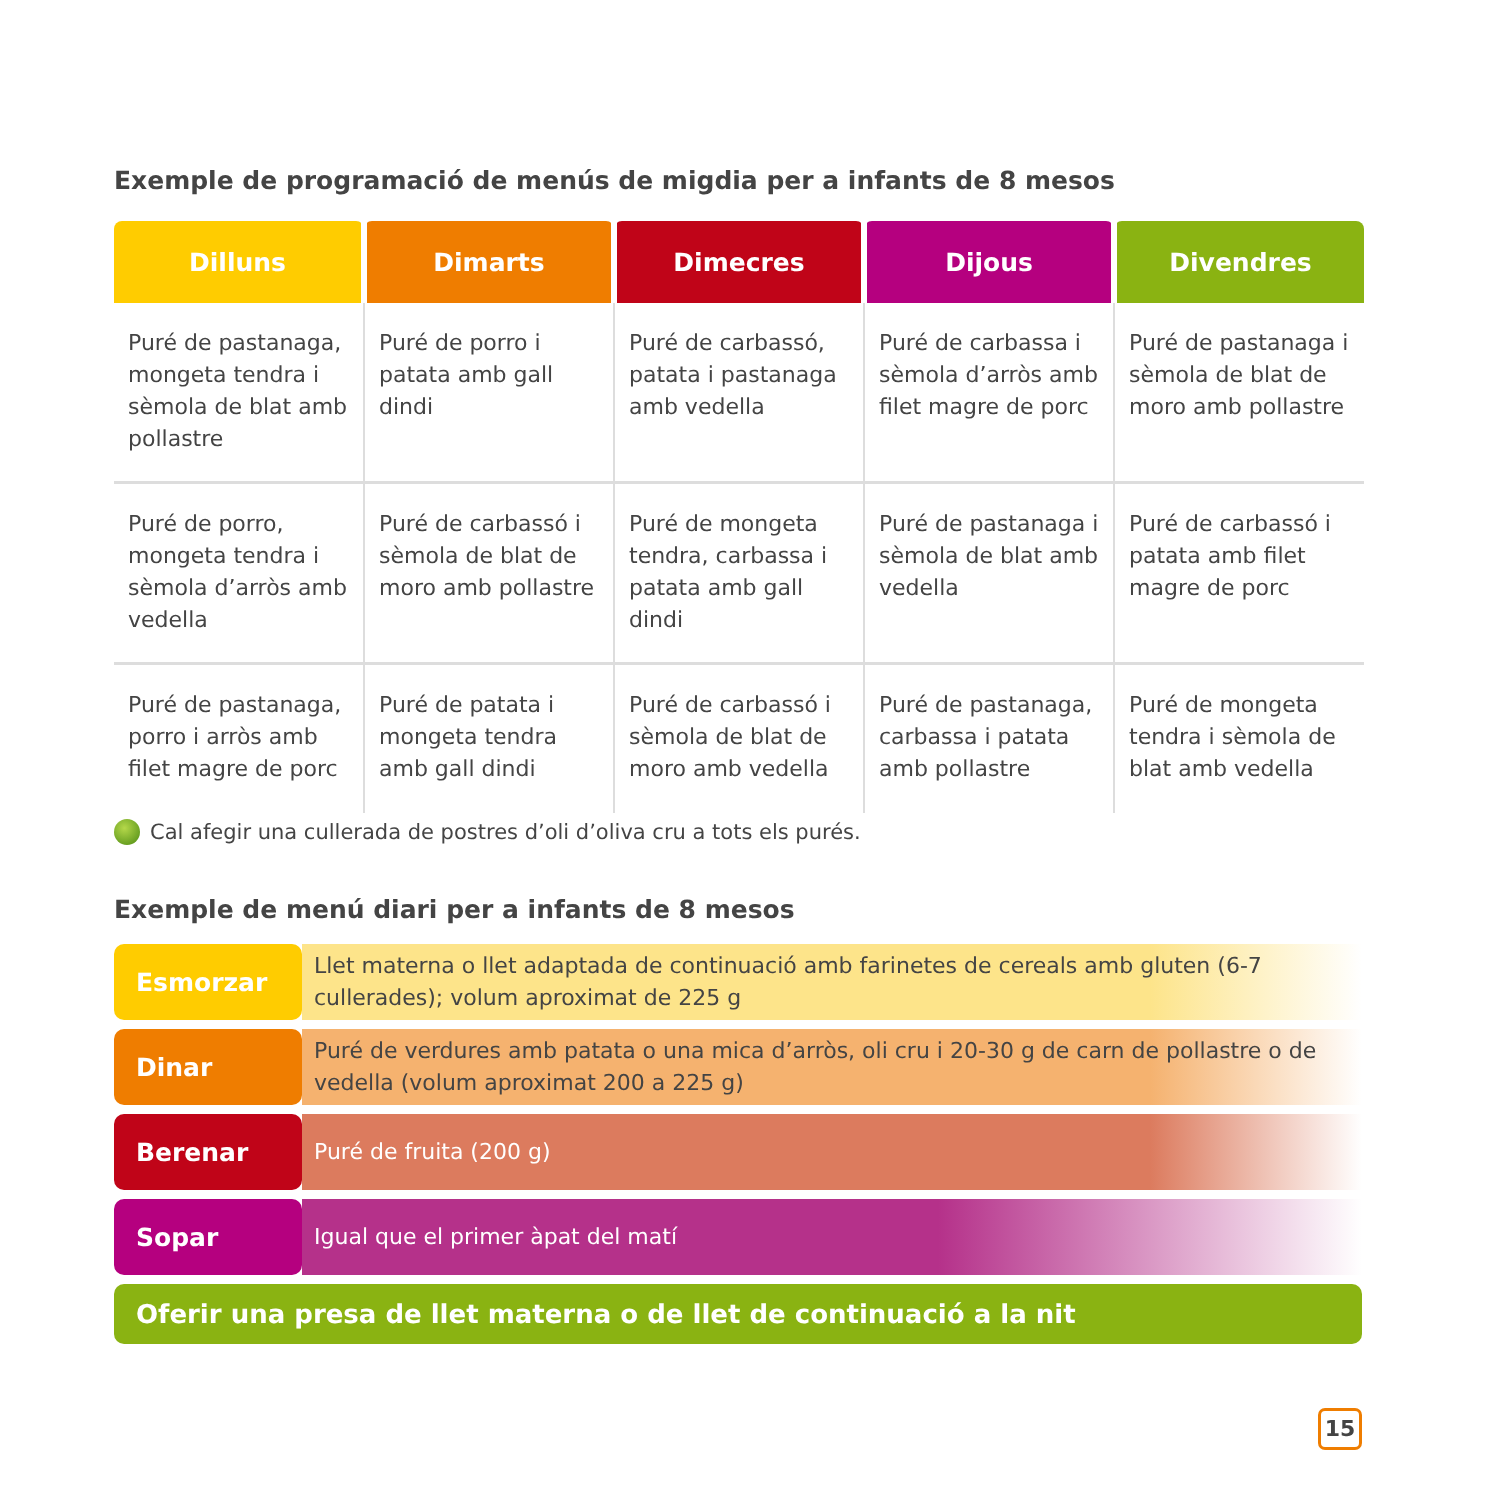Exemple de programació de menús de migdia per a infants de 8 mesos
| Dilluns | Dimarts | Dimecres | Dijous | Divendres |
| --- | --- | --- | --- | --- |
| Puré de pastanaga, mongeta tendra i sèmola de blat amb pollastre | Puré de porro i patata amb gall dindi | Puré de carbassó, patata i pastanaga amb vedella | Puré de carbassa i sèmola d’arròs amb filet magre de porc | Puré de pastanaga i sèmola de blat de moro amb pollastre |
| Puré de porro, mongeta tendra i sèmola d’arròs amb vedella | Puré de carbassó i sèmola de blat de moro amb pollastre | Puré de mongeta tendra, carbassa i patata amb gall dindi | Puré de pastanaga i sèmola de blat amb vedella | Puré de carbassó i patata amb filet magre de porc |
| Puré de pastanaga, porro i arròs amb filet magre de porc | Puré de patata i mongeta tendra amb gall dindi | Puré de carbassó i sèmola de blat de moro amb vedella | Puré de pastanaga, carbassa i patata amb pollastre | Puré de mongeta tendra i sèmola de blat amb vedella |
Cal afegir una cullerada de postres d’oli d’oliva cru a tots els purés.
Exemple de menú diari per a infants de 8 mesos
Esmorzar
Llet materna o llet adaptada de continuació amb farinetes de cereals amb gluten (6-7 cullerades); volum aproximat de 225 g
Dinar
Puré de verdures amb patata o una mica d’arròs, oli cru i 20-30 g de carn de pollastre o de vedella (volum aproximat 200 a 225 g)
Berenar
Puré de fruita (200 g)
Sopar
Igual que el primer àpat del matí
Oferir una presa de llet materna o de llet de continuació a la nit
15